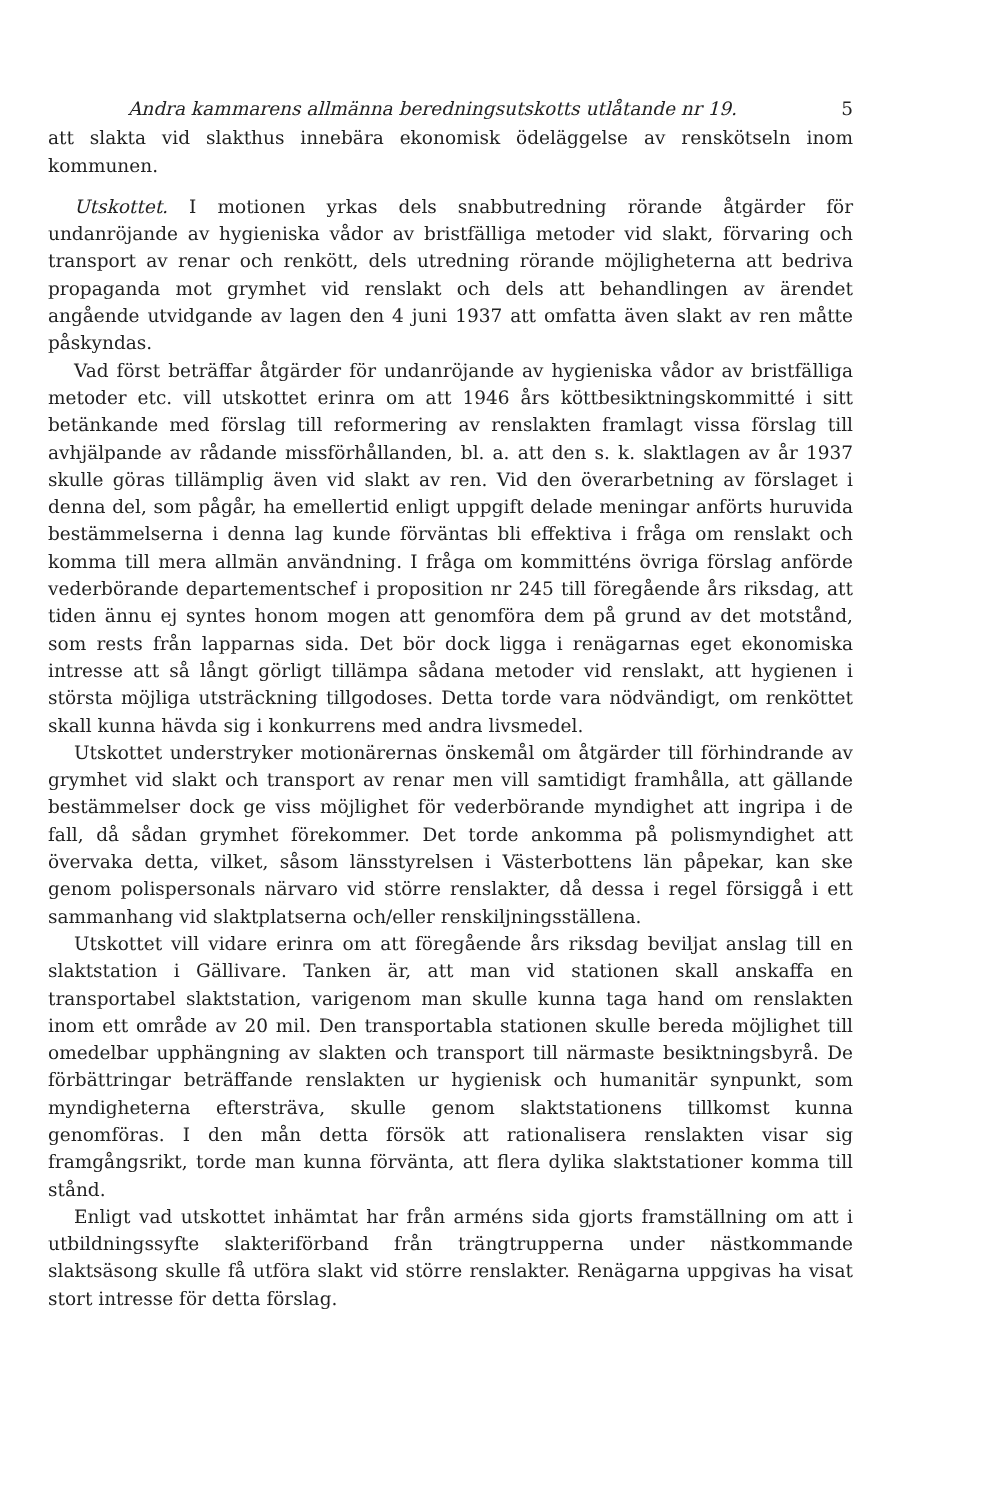Andra kammarens allmänna beredningsutskotts utlåtande nr 19. 5
att slakta vid slakthus innebära ekonomisk ödeläggelse av renskötseln inom kommunen.
Utskottet. I motionen yrkas dels snabbutredning rörande åtgärder för undanröjande av hygieniska vådor av bristfälliga metoder vid slakt, förvaring och transport av renar och renkött, dels utredning rörande möjligheterna att bedriva propaganda mot grymhet vid renslakt och dels att behandlingen av ärendet angående utvidgande av lagen den 4 juni 1937 att omfatta även slakt av ren måtte påskyndas.
Vad först beträffar åtgärder för undanröjande av hygieniska vådor av bristfälliga metoder etc. vill utskottet erinra om att 1946 års köttbesiktningskommitté i sitt betänkande med förslag till reformering av renslakten framlagt vissa förslag till avhjälpande av rådande missförhållanden, bl. a. att den s. k. slaktlagen av år 1937 skulle göras tillämplig även vid slakt av ren. Vid den överarbetning av förslaget i denna del, som pågår, ha emellertid enligt uppgift delade meningar anförts huruvida bestämmelserna i denna lag kunde förväntas bli effektiva i fråga om renslakt och komma till mera allmän användning. I fråga om kommitténs övriga förslag anförde vederbörande departementschef i proposition nr 245 till föregående års riksdag, att tiden ännu ej syntes honom mogen att genomföra dem på grund av det motstånd, som rests från lapparnas sida. Det bör dock ligga i renägarnas eget ekonomiska intresse att så långt görligt tillämpa sådana metoder vid renslakt, att hygienen i största möjliga utsträckning tillgodoses. Detta torde vara nödvändigt, om renköttet skall kunna hävda sig i konkurrens med andra livsmedel.
Utskottet understryker motionärernas önskemål om åtgärder till förhindrande av grymhet vid slakt och transport av renar men vill samtidigt framhålla, att gällande bestämmelser dock ge viss möjlighet för vederbörande myndighet att ingripa i de fall, då sådan grymhet förekommer. Det torde ankomma på polismyndighet att övervaka detta, vilket, såsom länsstyrelsen i Västerbottens län påpekar, kan ske genom polispersonals närvaro vid större renslakter, då dessa i regel försiggå i ett sammanhang vid slaktplatserna och/eller renskiljningsställena.
Utskottet vill vidare erinra om att föregående års riksdag beviljat anslag till en slaktstation i Gällivare. Tanken är, att man vid stationen skall anskaffa en transportabel slaktstation, varigenom man skulle kunna taga hand om renslakten inom ett område av 20 mil. Den transportabla stationen skulle bereda möjlighet till omedelbar upphängning av slakten och transport till närmaste besiktningsbyrå. De förbättringar beträffande renslakten ur hygienisk och humanitär synpunkt, som myndigheterna eftersträva, skulle genom slaktstationens tillkomst kunna genomföras. I den mån detta försök att rationalisera renslakten visar sig framgångsrikt, torde man kunna förvänta, att flera dylika slaktstationer komma till stånd.
Enligt vad utskottet inhämtat har från arméns sida gjorts framställning om att i utbildningssyfte slakteriförband från trängtrupperna under nästkommande slaktsäsong skulle få utföra slakt vid större renslakter. Renägarna uppgivas ha visat stort intresse för detta förslag.